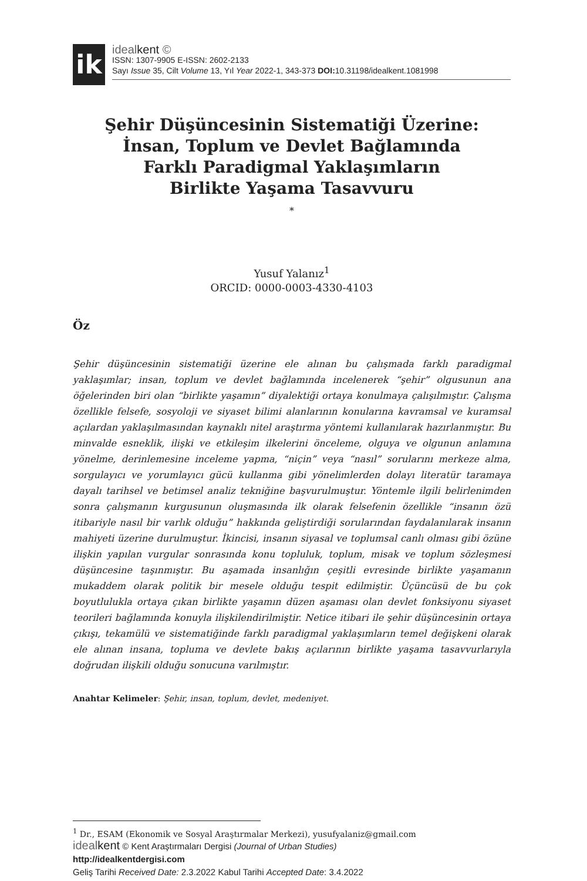ik
idealkent ©
ISSN: 1307-9905 E-ISSN: 2602-2133
Sayı Issue 35, Cilt Volume 13, Yıl Year 2022-1, 343-373 DOI: 10.31198/idealkent.1081998
Şehir Düşüncesinin Sistematiği Üzerine:
İnsan, Toplum ve Devlet Bağlamında
Farklı Paradigmal Yaklaşımların
Birlikte Yaşama Tasavvuru
*
Yusuf Yalanız<sup>1</sup>
ORCID: 0000-0003-4330-4103
Öz
Şehir düşüncesinin sistematiği üzerine ele alınan bu çalışmada farklı paradigmal yaklaşımlar; insan, toplum ve devlet bağlamında incelenerek “şehir” olgusunun ana öğelerinden biri olan “birlikte yaşamın” diyalektiği ortaya konulmaya çalışılmıştır. Çalışma özellikle felsefe, sosyoloji ve siyaset bilimi alanlarının konularına kavramsal ve kuramsal açılardan yaklaşılmasından kaynaklı nitel araştırma yöntemi kullanılarak hazırlanmıştır. Bu minvalde esneklik, ilişki ve etkileşim ilkelerini önceleme, olguya ve olgunun anlamına yönelme, derinlemesine inceleme yapma, “niçin” veya “nasıl” sorularını merkeze alma, sorgulayıcı ve yorumlayıcı gücü kullanma gibi yönelimlerden dolayı literatür taramaya dayalı tarihsel ve betimsel analiz tekniğine başvurulmuştur. Yöntemle ilgili belirlenimden sonra çalışmanın kurgusunun oluşmasında ilk olarak felsefenin özellikle “insanın özü itibariyle nasıl bir varlık olduğu” hakkında geliştirdiği sorularından faydalanılarak insanın mahiyeti üzerine durulmuştur. İkincisi, insanın siyasal ve toplumsal canlı olması gibi özüne ilişkin yapılan vurgular sonrasında konu topluluk, toplum, misak ve toplum sözleşmesi düşüncesine taşınmıştır. Bu aşamada insanlığın çeşitli evresinde birlikte yaşamanın mukaddem olarak politik bir mesele olduğu tespit edilmiştir. Üçüncüsü de bu çok boyutlulukla ortaya çıkan birlikte yaşamın düzen aşaması olan devlet fonksiyonu siyaset teorileri bağlamında konuyla ilişkilendirilmiştir. Netice itibari ile şehir düşüncesinin ortaya çıkışı, tekamülü ve sistematiğinde farklı paradigmal yaklaşımların temel değişkeni olarak ele alınan insana, topluma ve devlete bakış açılarının birlikte yaşama tasavvurlarıyla doğrudan ilişkili olduğu sonucuna varılmıştır.
Anahtar Kelimeler: Şehir, insan, toplum, devlet, medeniyet.
<sup>1</sup> Dr., ESAM (Ekonomik ve Sosyal Araştırmalar Merkezi), yusufyalaniz@gmail.com
idealkent © Kent Araştırmaları Dergisi (Journal of Urban Studies)
http://idealkentdergisi.com
Geliş Tarihi Received Date: 2.3.2022 Kabul Tarihi Accepted Date: 3.4.2022